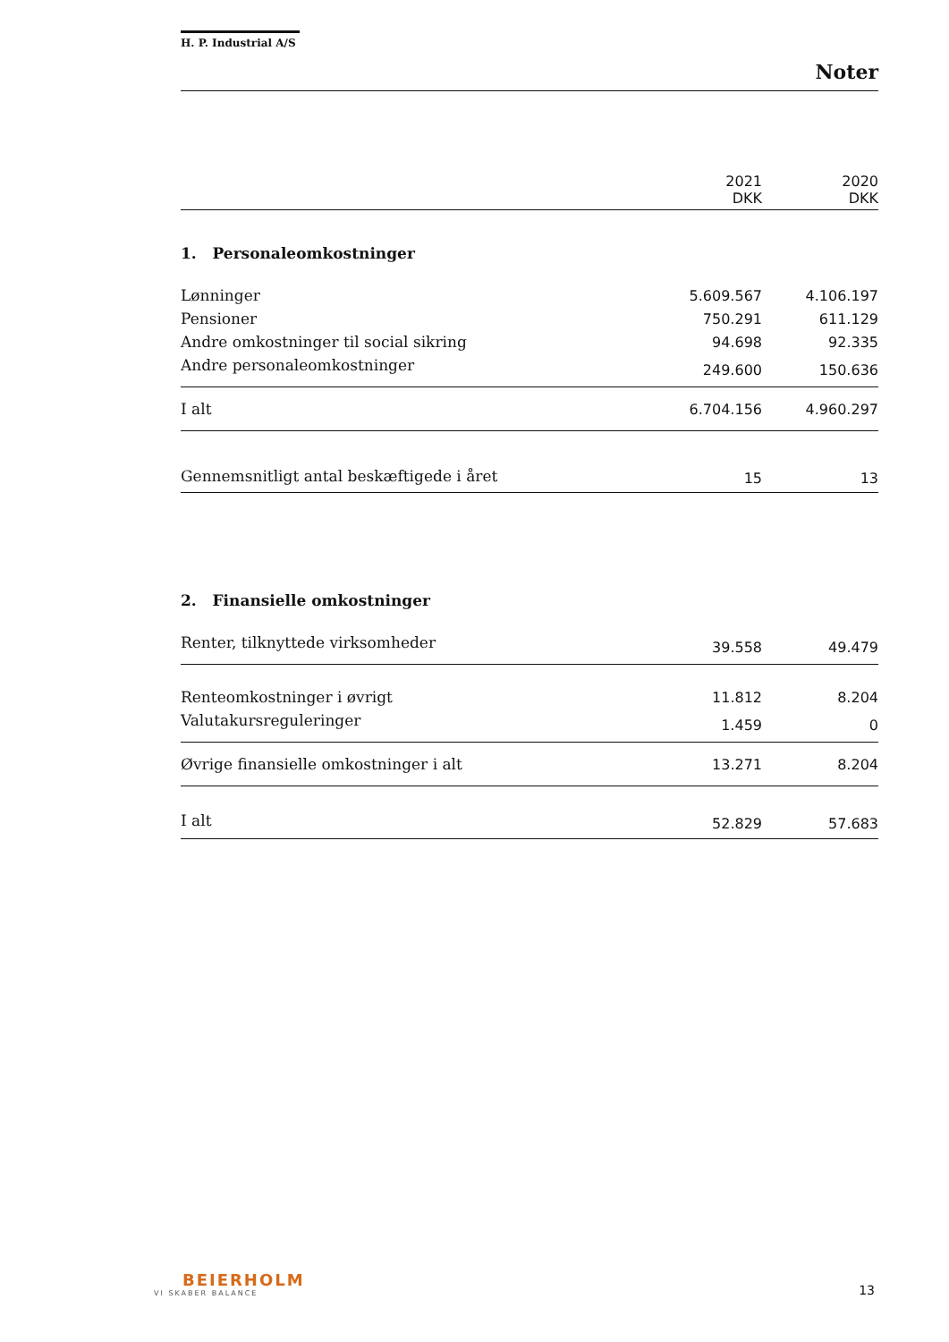H. P. Industrial A/S
Noter
| | 2021 DKK | 2020 DKK |
| --- | --- | --- |
1. Personaleomkostninger
| Lønninger | 5.609.567 | 4.106.197 |
| Pensioner | 750.291 | 611.129 |
| Andre omkostninger til social sikring | 94.698 | 92.335 |
| Andre personaleomkostninger | 249.600 | 150.636 |
| I alt | 6.704.156 | 4.960.297 |
| Gennemsnitligt antal beskæftigede i året | 15 | 13 |
2. Finansielle omkostninger
| Renter, tilknyttede virksomheder | 39.558 | 49.479 |
| Renteomkostninger i øvrigt | 11.812 | 8.204 |
| Valutakursreguleringer | 1.459 | 0 |
| Øvrige finansielle omkostninger i alt | 13.271 | 8.204 |
| I alt | 52.829 | 57.683 |
BEIERHOLM
VI SKABER BALANCE
13